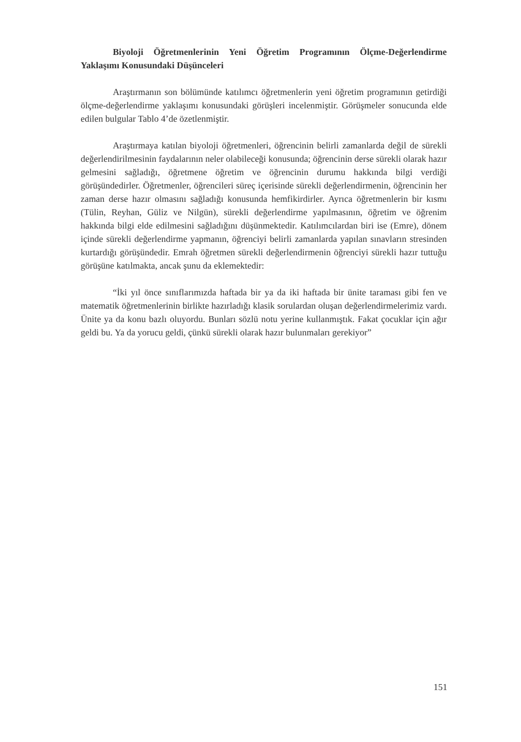Biyoloji Öğretmenlerinin Yeni Öğretim Programının Ölçme-Değerlendirme Yaklaşımı Konusundaki Düşünceleri
Araştırmanın son bölümünde katılımcı öğretmenlerin yeni öğretim programının getirdiği ölçme-değerlendirme yaklaşımı konusundaki görüşleri incelenmiştir. Görüşmeler sonucunda elde edilen bulgular Tablo 4’de özetlenmiştir.
Araştırmaya katılan biyoloji öğretmenleri, öğrencinin belirli zamanlarda değil de sürekli değerlendirilmesinin faydalarının neler olabileceği konusunda; öğrencinin derse sürekli olarak hazır gelmesini sağladığı, öğretmene öğretim ve öğrencinin durumu hakkında bilgi verdiği görüşündedirler. Öğretmenler, öğrencileri süreç içerisinde sürekli değerlendirmenin, öğrencinin her zaman derse hazır olmasını sağladığı konusunda hemfikirdirler. Ayrıca öğretmenlerin bir kısmı (Tülin, Reyhan, Güliz ve Nilgün), sürekli değerlendirme yapılmasının, öğretim ve öğrenim hakkında bilgi elde edilmesini sağladığını düşünmektedir. Katılımcılardan biri ise (Emre), dönem içinde sürekli değerlendirme yapmanın, öğrenciyi belirli zamanlarda yapılan sınavların stresinden kurtardığı görüşündedir. Emrah öğretmen sürekli değerlendirmenin öğrenciyi sürekli hazır tuttuğu görüşüne katılmakta, ancak şunu da eklemektedir:
“İki yıl önce sınıflarımızda haftada bir ya da iki haftada bir ünite taraması gibi fen ve matematik öğretmenlerinin birlikte hazırladığı klasik sorulardan oluşan değerlendirmelerimiz vardı. Ünite ya da konu bazlı oluyordu. Bunları sözlü notu yerine kullanmıştık. Fakat çocuklar için ağır geldi bu. Ya da yorucu geldi, çünkü sürekli olarak hazır bulunmaları gerekiyor”
151